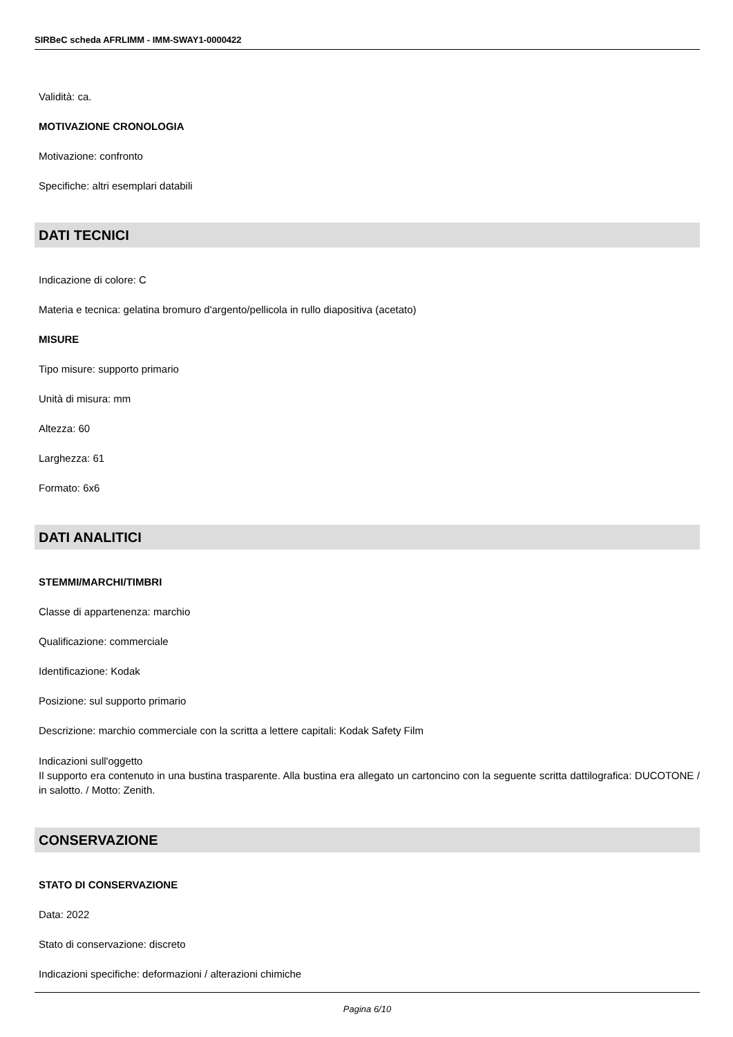SIRBeC scheda AFRLIMM - IMM-SWAY1-0000422
Validità: ca.
MOTIVAZIONE CRONOLOGIA
Motivazione: confronto
Specifiche: altri esemplari databili
DATI TECNICI
Indicazione di colore: C
Materia e tecnica: gelatina bromuro d'argento/pellicola in rullo diapositiva (acetato)
MISURE
Tipo misure: supporto primario
Unità di misura: mm
Altezza: 60
Larghezza: 61
Formato: 6x6
DATI ANALITICI
STEMMI/MARCHI/TIMBRI
Classe di appartenenza: marchio
Qualificazione: commerciale
Identificazione: Kodak
Posizione: sul supporto primario
Descrizione: marchio commerciale con la scritta a lettere capitali: Kodak Safety Film
Indicazioni sull'oggetto
Il supporto era contenuto in una bustina trasparente. Alla bustina era allegato un cartoncino con la seguente scritta dattilografica: DUCOTONE / in salotto. / Motto: Zenith.
CONSERVAZIONE
STATO DI CONSERVAZIONE
Data: 2022
Stato di conservazione: discreto
Indicazioni specifiche: deformazioni / alterazioni chimiche
Pagina 6/10